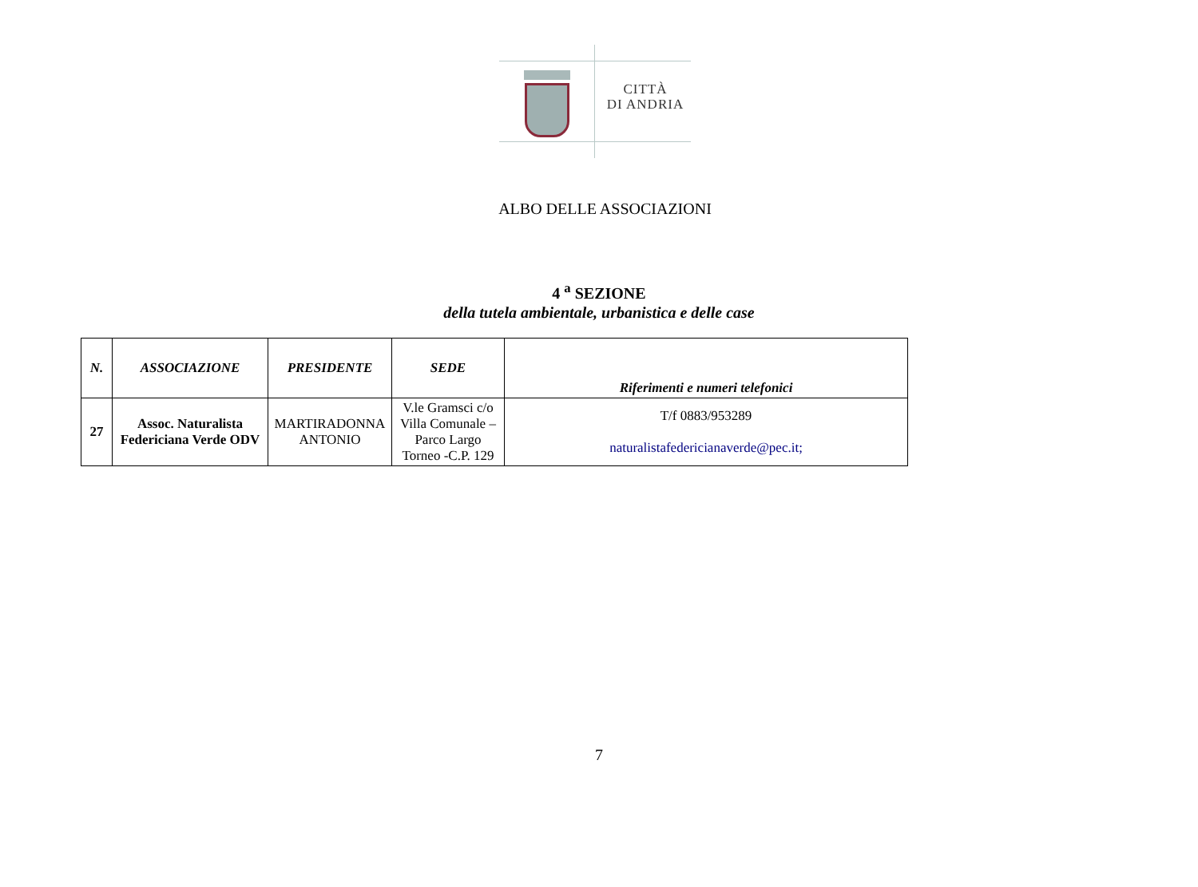CITTÀ
DI ANDRIA
ALBO DELLE ASSOCIAZIONI
4 <sup>a</sup> SEZIONE
della tutela ambientale, urbanistica e delle case
| N. | ASSOCIAZIONE | PRESIDENTE | SEDE | Riferimenti e numeri telefonici |
| --- | --- | --- | --- | --- |
| 27 | Assoc. Naturalista Federiciana Verde ODV | MARTIRADONNA ANTONIO | V.le Gramsci c/o Villa Comunale – Parco Largo Torneo -C.P. 129 | T/f 0883/953289 naturalistafedericianaverde@pec.it; |
7